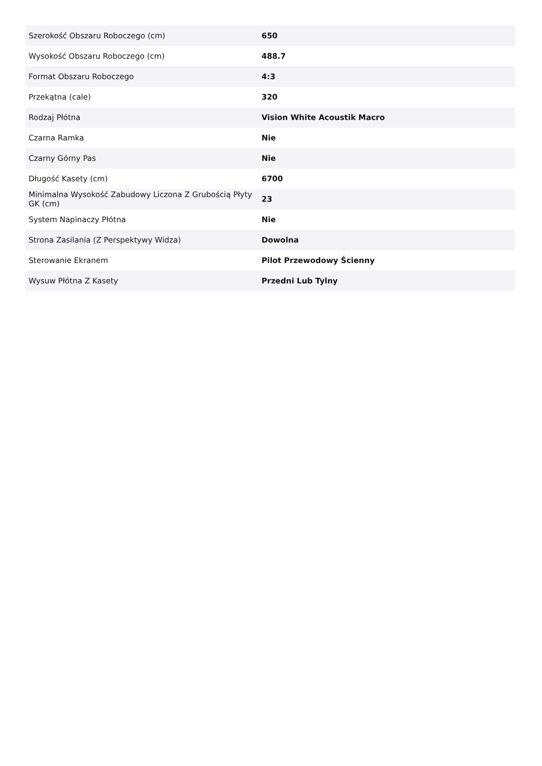| Szerokość Obszaru Roboczego (cm) | 650 |
| Wysokość Obszaru Roboczego (cm) | 488.7 |
| Format Obszaru Roboczego | 4:3 |
| Przekątna (cale) | 320 |
| Rodzaj Płótna | Vision White Acoustik Macro |
| Czarna Ramka | Nie |
| Czarny Górny Pas | Nie |
| Długość Kasety (cm) | 6700 |
| Minimalna Wysokość Zabudowy Liczona Z Grubością Płyty GK (cm) | 23 |
| System Napinaczy Płótna | Nie |
| Strona Zasilania (Z Perspektywy Widza) | Dowolna |
| Sterowanie Ekranem | Pilot Przewodowy Ścienny |
| Wysuw Płótna Z Kasety | Przedni Lub Tylny |